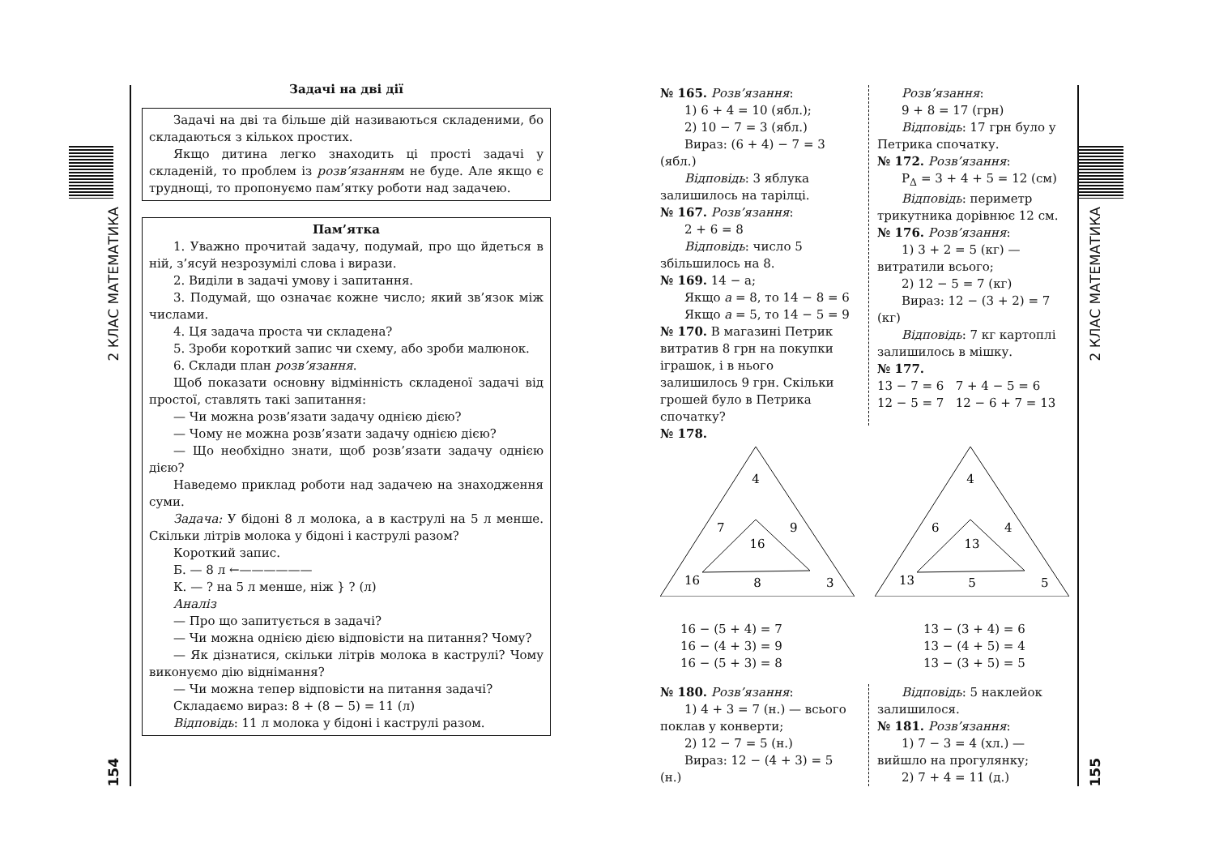2 КЛАС МАТЕМАТИКА
154
2 КЛАС МАТЕМАТИКА
155
Задачі на дві дії
Задачі на дві та більше дій називаються складеними, бо складаються з кількох простих.
Якщо дитина легко знаходить ці прості задачі у складеній, то проблем із розв’язанням не буде. Але якщо є труднощі, то пропонуємо пам’ятку роботи над задачею.
Пам’ятка
1. Уважно прочитай задачу, подумай, про що йдеться в ній, з’ясуй незрозумілі слова і вирази.
2. Виділи в задачі умову і запитання.
3. Подумай, що означає кожне число; який зв’язок між числами.
4. Ця задача проста чи складена?
5. Зроби короткий запис чи схему, або зроби малюнок.
6. Склади план розв’язання.
Щоб показати основну відмінність складеної задачі від простої, ставлять такі запитання:
— Чи можна розв’язати задачу однією дією?
— Чому не можна розв’язати задачу однією дією?
— Що необхідно знати, щоб розв’язати задачу однією дією?
Наведемо приклад роботи над задачею на знаходження суми.
Задача: У бідоні 8 л молока, а в каструлі на 5 л менше. Скільки літрів молока у бідоні і каструлі разом?
Короткий запис.
Б. — 8 л ←——————
К. — ? на 5 л менше, ніж } ? (л)
Аналіз
— Про що запитується в задачі?
— Чи можна однією дією відповісти на питання? Чому?
— Як дізнатися, скільки літрів молока в каструлі? Чому виконуємо дію віднімання?
— Чи можна тепер відповісти на питання задачі?
Складаємо вираз: 8 + (8 − 5) = 11 (л)
Відповідь: 11 л молока у бідоні і каструлі разом.
№ 165. Розв’язання:
1) 6 + 4 = 10 (ябл.);
2) 10 − 7 = 3 (ябл.)
Вираз: (6 + 4) − 7 = 3 (ябл.)
Відповідь: 3 яблука залишилось на тарілці.
№ 167. Розв’язання:
2 + 6 = 8
Відповідь: число 5 збільшилось на 8.
№ 169. 14 − а;
Якщо а = 8, то 14 − 8 = 6
Якщо а = 5, то 14 − 5 = 9
№ 170. В магазині Петрик витратив 8 грн на покупки іграшок, і в нього залишилось 9 грн. Скільки грошей було в Петрика спочатку?
Розв’язання:
9 + 8 = 17 (грн)
Відповідь: 17 грн було у Петрика спочатку.
№ 172. Розв’язання:
P<sub>Δ</sub> = 3 + 4 + 5 = 12 (см)
Відповідь: периметр трикутника дорівнює 12 см.
№ 176. Розв’язання:
1) 3 + 2 = 5 (кг) — витратили всього;
2) 12 − 5 = 7 (кг)
Вираз: 12 − (3 + 2) = 7 (кг)
Відповідь: 7 кг картоплі залишилось в мішку.
№ 177.
13 − 7 = 6 7 + 4 − 5 = 6
12 − 5 = 7 12 − 6 + 7 = 13
№ 178.
4
7
9
16
16
8
3
4
6
4
13
13
5
5
16 − (5 + 4) = 7
16 − (4 + 3) = 9
16 − (5 + 3) = 8
13 − (3 + 4) = 6
13 − (4 + 5) = 4
13 − (3 + 5) = 5
№ 180. Розв’язання:
1) 4 + 3 = 7 (н.) — всього поклав у конверти;
2) 12 − 7 = 5 (н.)
Вираз: 12 − (4 + 3) = 5 (н.)
Відповідь: 5 наклейок залишилося.
№ 181. Розв’язання:
1) 7 − 3 = 4 (хл.) — вийшло на прогулянку;
2) 7 + 4 = 11 (д.)